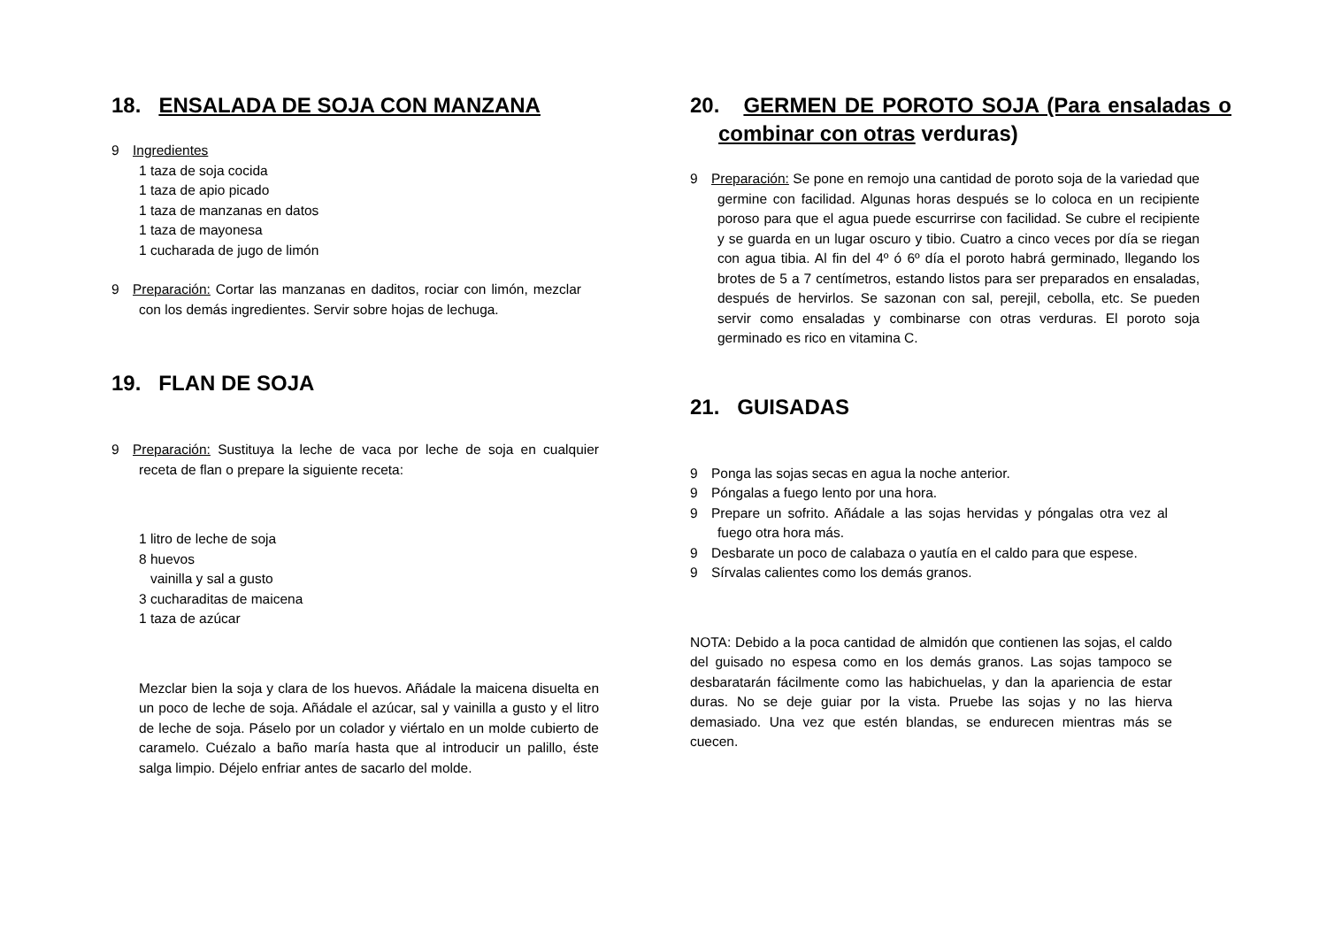18. ENSALADA DE SOJA CON MANZANA
9 Ingredientes
1 taza de soja cocida
1 taza de apio picado
1 taza de manzanas en datos
1 taza de mayonesa
1 cucharada de jugo de limón
9 Preparación: Cortar las manzanas en daditos, rociar con limón, mezclar con los demás ingredientes. Servir sobre hojas de lechuga.
19. FLAN DE SOJA
9 Preparación: Sustituya la leche de vaca por leche de soja en cualquier receta de flan o prepare la siguiente receta:
1 litro de leche de soja
8 huevos
vainilla y sal a gusto
3 cucharaditas de maicena
1 taza de azúcar
Mezclar bien la soja y clara de los huevos. Añádale la maicena disuelta en un poco de leche de soja. Añádale el azúcar, sal y vainilla a gusto y el litro de leche de soja. Páselo por un colador y viértalo en un molde cubierto de caramelo. Cuézalo a baño maría hasta que al introducir un palillo, éste salga limpio. Déjelo enfriar antes de sacarlo del molde.
20. GERMEN DE POROTO SOJA (Para ensaladas o combinar con otras verduras)
9 Preparación: Se pone en remojo una cantidad de poroto soja de la variedad que germine con facilidad. Algunas horas después se lo coloca en un recipiente poroso para que el agua puede escurrirse con facilidad. Se cubre el recipiente y se guarda en un lugar oscuro y tibio. Cuatro a cinco veces por día se riegan con agua tibia. Al fin del 4º ó 6º día el poroto habrá germinado, llegando los brotes de 5 a 7 centímetros, estando listos para ser preparados en ensaladas, después de hervirlos. Se sazonan con sal, perejil, cebolla, etc. Se pueden servir como ensaladas y combinarse con otras verduras. El poroto soja germinado es rico en vitamina C.
21. GUISADAS
9 Ponga las sojas secas en agua la noche anterior.
9 Póngalas a fuego lento por una hora.
9 Prepare un sofrito. Añádale a las sojas hervidas y póngalas otra vez al fuego otra hora más.
9 Desbarate un poco de calabaza o yautía en el caldo para que espese.
9 Sírvalas calientes como los demás granos.
NOTA: Debido a la poca cantidad de almidón que contienen las sojas, el caldo del guisado no espesa como en los demás granos. Las sojas tampoco se desbaratarán fácilmente como las habichuelas, y dan la apariencia de estar duras. No se deje guiar por la vista. Pruebe las sojas y no las hierva demasiado. Una vez que estén blandas, se endurecen mientras más se cuecen.